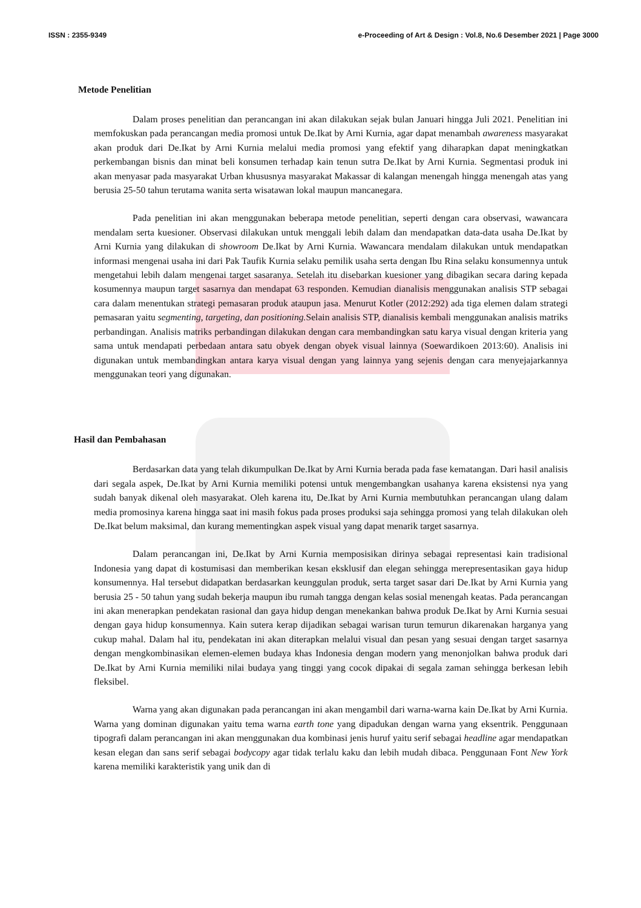ISSN : 2355-9349 e-Proceeding of Art & Design : Vol.8, No.6 Desember 2021 | Page 3000
Metode Penelitian
Dalam proses penelitian dan perancangan ini akan dilakukan sejak bulan Januari hingga Juli 2021. Penelitian ini memfokuskan pada perancangan media promosi untuk De.Ikat by Arni Kurnia, agar dapat menambah awareness masyarakat akan produk dari De.Ikat by Arni Kurnia melalui media promosi yang efektif yang diharapkan dapat meningkatkan perkembangan bisnis dan minat beli konsumen terhadap kain tenun sutra De.Ikat by Arni Kurnia. Segmentasi produk ini akan menyasar pada masyarakat Urban khususnya masyarakat Makassar di kalangan menengah hingga menengah atas yang berusia 25-50 tahun terutama wanita serta wisatawan lokal maupun mancanegara.
Pada penelitian ini akan menggunakan beberapa metode penelitian, seperti dengan cara observasi, wawancara mendalam serta kuesioner. Observasi dilakukan untuk menggali lebih dalam dan mendapatkan data-data usaha De.Ikat by Arni Kurnia yang dilakukan di showroom De.Ikat by Arni Kurnia. Wawancara mendalam dilakukan untuk mendapatkan informasi mengenai usaha ini dari Pak Taufik Kurnia selaku pemilik usaha serta dengan Ibu Rina selaku konsumennya untuk mengetahui lebih dalam mengenai target sasaranya. Setelah itu disebarkan kuesioner yang dibagikan secara daring kepada kosumennya maupun target sasarnya dan mendapat 63 responden. Kemudian dianalisis menggunakan analisis STP sebagai cara dalam menentukan strategi pemasaran produk ataupun jasa. Menurut Kotler (2012:292) ada tiga elemen dalam strategi pemasaran yaitu segmenting, targeting, dan positioning. Selain analisis STP, dianalisis kembali menggunakan analisis matriks perbandingan. Analisis matriks perbandingan dilakukan dengan cara membandingkan satu karya visual dengan kriteria yang sama untuk mendapati perbedaan antara satu obyek dengan obyek visual lainnya (Soewardikoen 2013:60). Analisis ini digunakan untuk membandingkan antara karya visual dengan yang lainnya yang sejenis dengan cara menyejajarkannya menggunakan teori yang digunakan.
Hasil dan Pembahasan
Berdasarkan data yang telah dikumpulkan De.Ikat by Arni Kurnia berada pada fase kematangan. Dari hasil analisis dari segala aspek, De.Ikat by Arni Kurnia memiliki potensi untuk mengembangkan usahanya karena eksistensi nya yang sudah banyak dikenal oleh masyarakat. Oleh karena itu, De.Ikat by Arni Kurnia membutuhkan perancangan ulang dalam media promosinya karena hingga saat ini masih fokus pada proses produksi saja sehingga promosi yang telah dilakukan oleh De.Ikat belum maksimal, dan kurang mementingkan aspek visual yang dapat menarik target sasarnya.
Dalam perancangan ini, De.Ikat by Arni Kurnia memposisikan dirinya sebagai representasi kain tradisional Indonesia yang dapat di kostumisasi dan memberikan kesan eksklusif dan elegan sehingga merepresentasikan gaya hidup konsumennya. Hal tersebut didapatkan berdasarkan keunggulan produk, serta target sasar dari De.Ikat by Arni Kurnia yang berusia 25 - 50 tahun yang sudah bekerja maupun ibu rumah tangga dengan kelas sosial menengah keatas. Pada perancangan ini akan menerapkan pendekatan rasional dan gaya hidup dengan menekankan bahwa produk De.Ikat by Arni Kurnia sesuai dengan gaya hidup konsumennya. Kain sutera kerap dijadikan sebagai warisan turun temurun dikarenakan harganya yang cukup mahal. Dalam hal itu, pendekatan ini akan diterapkan melalui visual dan pesan yang sesuai dengan target sasarnya dengan mengkombinasikan elemen-elemen budaya khas Indonesia dengan modern yang menonjolkan bahwa produk dari De.Ikat by Arni Kurnia memiliki nilai budaya yang tinggi yang cocok dipakai di segala zaman sehingga berkesan lebih fleksibel.
Warna yang akan digunakan pada perancangan ini akan mengambil dari warna-warna kain De.Ikat by Arni Kurnia. Warna yang dominan digunakan yaitu tema warna earth tone yang dipadukan dengan warna yang eksentrik. Penggunaan tipografi dalam perancangan ini akan menggunakan dua kombinasi jenis huruf yaitu serif sebagai headline agar mendapatkan kesan elegan dan sans serif sebagai bodycopy agar tidak terlalu kaku dan lebih mudah dibaca. Penggunaan Font New York karena memiliki karakteristik yang unik dan di